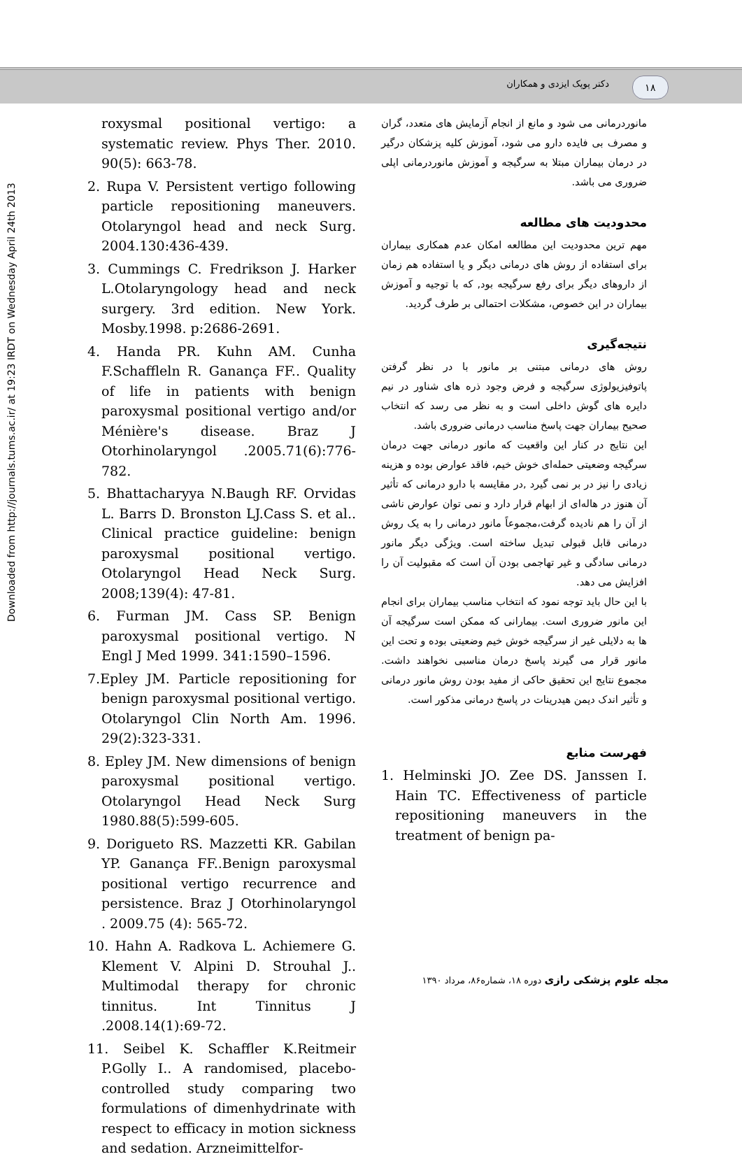۱۸ دکتر پوپک ایزدی و همکاران
Downloaded from http://journals.tums.ac.ir/ at 19:23 IRDT on Wednesday April 24th 2013
مانوردرمانی می شود و مانع از انجام آزمایش های متعدد، گران و مصرف بی فایده دارو می شود، آموزش کلیه پزشکان درگیر در درمان بیماران مبتلا به سرگیجه و آموزش مانوردرمانی اپلی ضروری می باشد.
محدودیت های مطالعه
مهم ترین محدودیت این مطالعه امکان عدم همکاری بیماران برای استفاده از روش های درمانی دیگر و یا استفاده هم زمان از داروهای دیگر برای رفع سرگیجه بود, که با توجیه و آموزش بیماران در این خصوص، مشکلات احتمالی بر طرف گردید.
نتیجه‌گیری
روش های درمانی مبتنی بر مانور با در نظر گرفتن پاتوفیزیولوژی سرگیجه و فرض وجود ذره های شناور در نیم دایره های گوش داخلی است و به نظر می رسد که انتخاب صحیح بیماران جهت پاسخ مناسب درمانی ضروری باشد.
این نتایج در کنار این واقعیت که مانور درمانی جهت درمان سرگیجه وضعیتی حمله‌ای خوش خیم، فاقد عوارض بوده و هزینه زیادی را نیز در بر نمی گیرد ,در مقایسه با دارو درمانی که تأثیر آن هنوز در هاله‌ای از ابهام قرار دارد و نمی توان عوارض ناشی از آن را هم نادیده گرفت،مجموعاً مانور درمانی را به یک روش درمانی قابل قبولی تبدیل ساخته است. ویژگی دیگر مانور درمانی سادگی و غیر تهاجمی بودن آن است که مقبولیت آن را افزایش می دهد.
با این حال باید توجه نمود که انتخاب مناسب بیماران برای انجام این مانور ضروری است. بیمارانی که ممکن است سرگیجه آن ها به دلایلی غیر از سرگیجه خوش خیم وضعیتی بوده و تحت این مانور قرار می گیرند پاسخ درمان مناسبی نخواهند داشت. مجموع نتایج این تحقیق حاکی از مفید بودن روش مانور درمانی و تأثیر اندک دیمن هیدرینات در پاسخ درمانی مذکور است.
فهرست منابع
1. Helminski JO. Zee DS. Janssen I. Hain TC. Effectiveness of particle repositioning maneuvers in the treatment of benign pa-
roxysmal positional vertigo: a systematic review. Phys Ther. 2010. 90(5): 663-78.
2. Rupa V. Persistent vertigo following particle repositioning maneuvers. Otolaryngol head and neck Surg. 2004.130:436-439.
3. Cummings C. Fredrikson J. Harker L.Otolaryngology head and neck surgery. 3rd edition. New York. Mosby.1998. p:2686-2691.
4. Handa PR. Kuhn AM. Cunha F.Schaffleln R. Ganança FF.. Quality of life in patients with benign paroxysmal positional vertigo and/or Ménière's disease. Braz J Otorhinolaryngol .2005.71(6):776-782.
5. Bhattacharyya N.Baugh RF. Orvidas L. Barrs D. Bronston LJ.Cass S. et al.. Clinical practice guideline: benign paroxysmal positional vertigo. Otolaryngol Head Neck Surg. 2008;139(4): 47-81.
6. Furman JM. Cass SP. Benign paroxysmal positional vertigo. N Engl J Med 1999. 341:1590–1596.
7.Epley JM. Particle repositioning for benign paroxysmal positional vertigo. Otolaryngol Clin North Am. 1996. 29(2):323-331.
8. Epley JM. New dimensions of benign paroxysmal positional vertigo. Otolaryngol Head Neck Surg 1980.88(5):599-605.
9. Dorigueto RS. Mazzetti KR. Gabilan YP. Ganança FF..Benign paroxysmal positional vertigo recurrence and persistence. Braz J Otorhinolaryngol . 2009.75 (4): 565-72.
10. Hahn A. Radkova L. Achiemere G. Klement V. Alpini D. Strouhal J.. Multimodal therapy for chronic tinnitus. Int Tinnitus J .2008.14(1):69-72.
11. Seibel K. Schaffler K.Reitmeir P.Golly I.. A randomised, placebo-controlled study comparing two formulations of dimenhydrinate with respect to efficacy in motion sickness and sedation. Arzneimittelfor-
مجله علوم پزشکی رازی دوره ۱۸، شماره۸۶، مرداد ۱۳۹۰